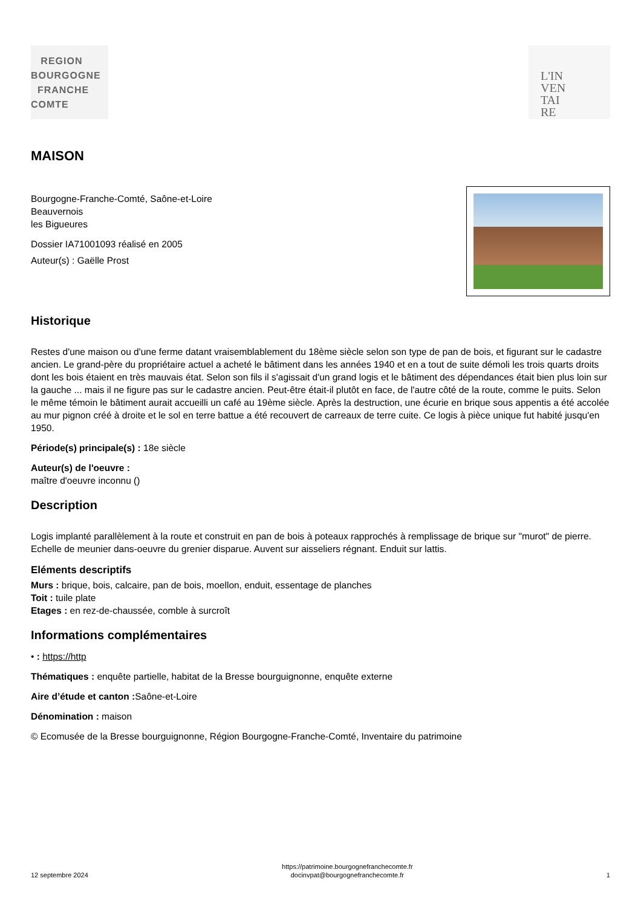REGION
BOURGOGNE
FRANCHE
COMTE
L'IN
VEN
TAI
RE
MAISON
Bourgogne-Franche-Comté, Saône-et-Loire
Beauvernois
les Bigueures
Dossier IA71001093 réalisé en 2005
Auteur(s) : Gaëlle Prost
Historique
Restes d'une maison ou d'une ferme datant vraisemblablement du 18ème siècle selon son type de pan de bois, et figurant sur le cadastre ancien. Le grand-père du propriétaire actuel a acheté le bâtiment dans les années 1940 et en a tout de suite démoli les trois quarts droits dont les bois étaient en très mauvais état. Selon son fils il s'agissait d'un grand logis et le bâtiment des dépendances était bien plus loin sur la gauche ... mais il ne figure pas sur le cadastre ancien. Peut-être était-il plutôt en face, de l'autre côté de la route, comme le puits. Selon le même témoin le bâtiment aurait accueilli un café au 19ème siècle. Après la destruction, une écurie en brique sous appentis a été accolée au mur pignon créé à droite et le sol en terre battue a été recouvert de carreaux de terre cuite. Ce logis à pièce unique fut habité jusqu'en 1950.
Période(s) principale(s) : 18e siècle
Auteur(s) de l'oeuvre :
maître d'oeuvre inconnu ()
Description
Logis implanté parallèlement à la route et construit en pan de bois à poteaux rapprochés à remplissage de brique sur "murot" de pierre. Echelle de meunier dans-oeuvre du grenier disparue. Auvent sur aisseliers régnant. Enduit sur lattis.
Eléments descriptifs
Murs : brique, bois, calcaire, pan de bois, moellon, enduit, essentage de planches
Toit : tuile plate
Etages : en rez-de-chaussée, comble à surcroît
Informations complémentaires
• : https://http
Thématiques : enquête partielle, habitat de la Bresse bourguignonne, enquête externe
Aire d’étude et canton : Saône-et-Loire
Dénomination : maison
© Ecomusée de la Bresse bourguignonne, Région Bourgogne-Franche-Comté, Inventaire du patrimoine
12 septembre 2024
https://patrimoine.bourgognefranchecomte.fr
docinvpat@bourgognefranchecomte.fr
1